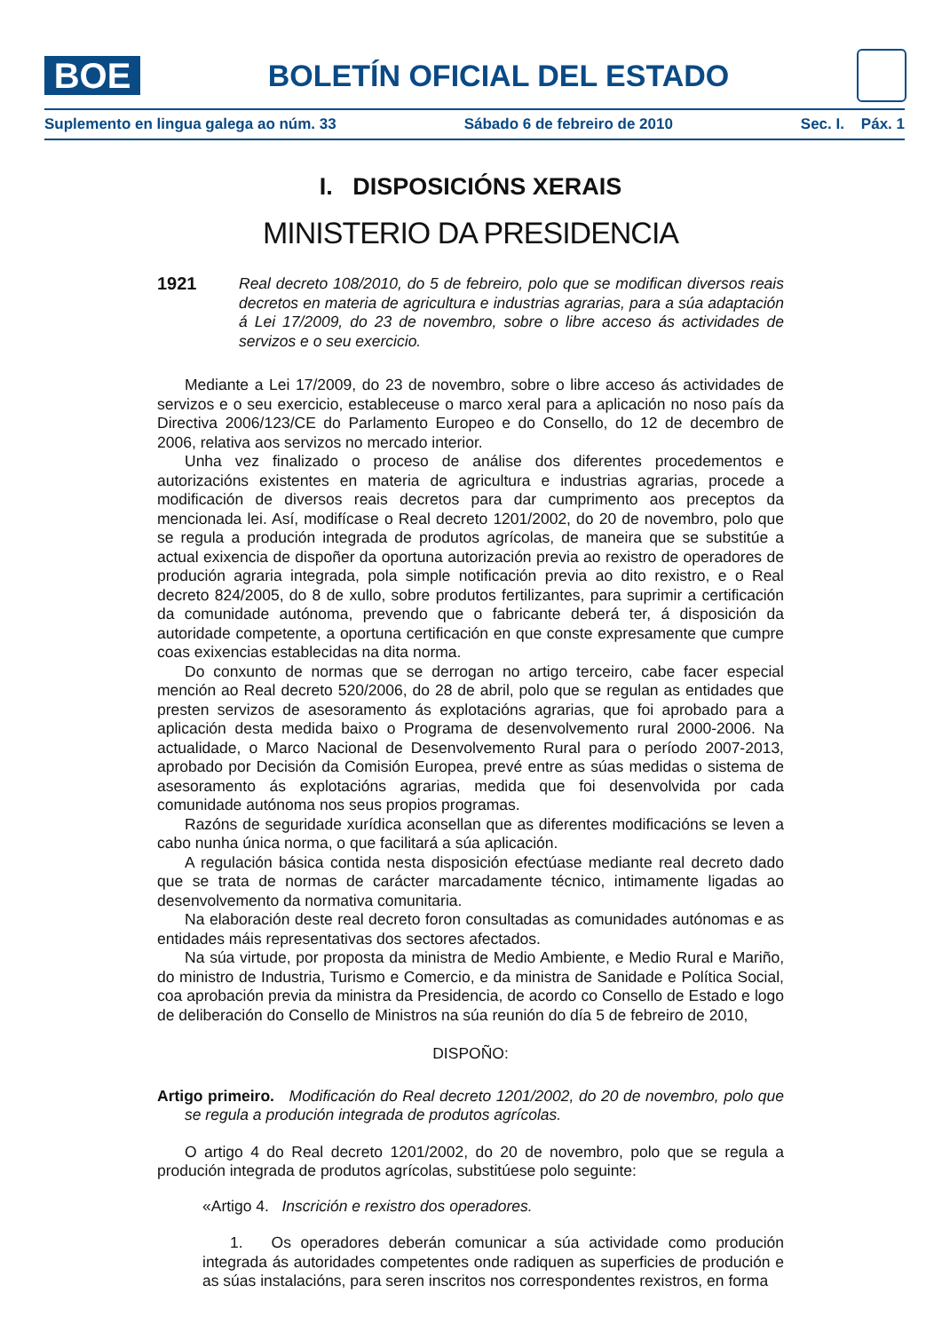BOE
BOLETÍN OFICIAL DEL ESTADO
Suplemento en lingua galega ao núm. 33 Sábado 6 de febreiro de 2010 Sec. I. Páx. 1
I. DISPOSICIÓNS XERAIS
MINISTERIO DA PRESIDENCIA
1921 Real decreto 108/2010, do 5 de febreiro, polo que se modifican diversos reais decretos en materia de agricultura e industrias agrarias, para a súa adaptación á Lei 17/2009, do 23 de novembro, sobre o libre acceso ás actividades de servizos e o seu exercicio.
Mediante a Lei 17/2009, do 23 de novembro, sobre o libre acceso ás actividades de servizos e o seu exercicio, estableceuse o marco xeral para a aplicación no noso país da Directiva 2006/123/CE do Parlamento Europeo e do Consello, do 12 de decembro de 2006, relativa aos servizos no mercado interior.
Unha vez finalizado o proceso de análise dos diferentes procedementos e autorizacións existentes en materia de agricultura e industrias agrarias, procede a modificación de diversos reais decretos para dar cumprimento aos preceptos da mencionada lei. Así, modifícase o Real decreto 1201/2002, do 20 de novembro, polo que se regula a produción integrada de produtos agrícolas, de maneira que se substitúe a actual exixencia de dispoñer da oportuna autorización previa ao rexistro de operadores de produción agraria integrada, pola simple notificación previa ao dito rexistro, e o Real decreto 824/2005, do 8 de xullo, sobre produtos fertilizantes, para suprimir a certificación da comunidade autónoma, prevendo que o fabricante deberá ter, á disposición da autoridade competente, a oportuna certificación en que conste expresamente que cumpre coas exixencias establecidas na dita norma.
Do conxunto de normas que se derrogan no artigo terceiro, cabe facer especial mención ao Real decreto 520/2006, do 28 de abril, polo que se regulan as entidades que presten servizos de asesoramento ás explotacións agrarias, que foi aprobado para a aplicación desta medida baixo o Programa de desenvolvemento rural 2000-2006. Na actualidade, o Marco Nacional de Desenvolvemento Rural para o período 2007-2013, aprobado por Decisión da Comisión Europea, prevé entre as súas medidas o sistema de asesoramento ás explotacións agrarias, medida que foi desenvolvida por cada comunidade autónoma nos seus propios programas.
Razóns de seguridade xurídica aconsellan que as diferentes modificacións se leven a cabo nunha única norma, o que facilitará a súa aplicación.
A regulación básica contida nesta disposición efectúase mediante real decreto dado que se trata de normas de carácter marcadamente técnico, intimamente ligadas ao desenvolvemento da normativa comunitaria.
Na elaboración deste real decreto foron consultadas as comunidades autónomas e as entidades máis representativas dos sectores afectados.
Na súa virtude, por proposta da ministra de Medio Ambiente, e Medio Rural e Mariño, do ministro de Industria, Turismo e Comercio, e da ministra de Sanidade e Política Social, coa aprobación previa da ministra da Presidencia, de acordo co Consello de Estado e logo de deliberación do Consello de Ministros na súa reunión do día 5 de febreiro de 2010,
DISPOÑO:
Artigo primeiro. Modificación do Real decreto 1201/2002, do 20 de novembro, polo que se regula a produción integrada de produtos agrícolas.
O artigo 4 do Real decreto 1201/2002, do 20 de novembro, polo que se regula a produción integrada de produtos agrícolas, substitúese polo seguinte:
«Artigo 4. Inscrición e rexistro dos operadores.
1. Os operadores deberán comunicar a súa actividade como produción integrada ás autoridades competentes onde radiquen as superficies de produción e as súas instalacións, para seren inscritos nos correspondentes rexistros, en forma